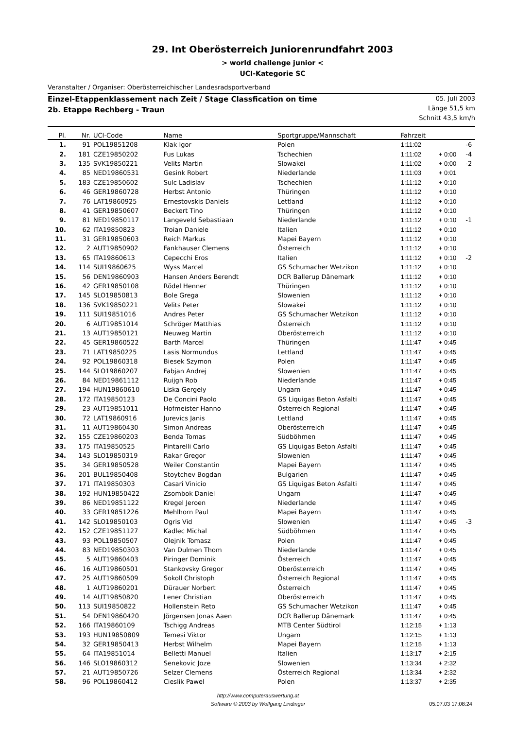29. Int Oberösterreich Juniorenrundfahrt 2003
> world challenge junior <
UCI-Kategorie SC
Veranstalter / Organiser: Oberösterreichischer Landesradsportverband
Einzel-Etappenklassement nach Zeit / Stage Classfication on time
2b. Etappe Rechberg - Traun
05. Juli 2003
Länge 51,5 km
Schnitt 43,5 km/h
| Pl. | Nr. | UCI-Code | Name | Sportgruppe/Mannschaft | Fahrzeit | | |
| --- | --- | --- | --- | --- | --- | --- | --- |
| 1. | 91 | POL19851208 | Klak Igor | Polen | 1:11:02 | | -6 |
| 2. | 181 | CZE19850202 | Fus Lukas | Tschechien | 1:11:02 | + 0:00 | -4 |
| 3. | 135 | SVK19850221 | Velits Martin | Slowakei | 1:11:02 | + 0:00 | -2 |
| 4. | 85 | NED19860531 | Gesink Robert | Niederlande | 1:11:03 | + 0:01 | |
| 5. | 183 | CZE19850602 | Sulc Ladislav | Tschechien | 1:11:12 | + 0:10 | |
| 6. | 46 | GER19860728 | Herbst Antonio | Thüringen | 1:11:12 | + 0:10 | |
| 7. | 76 | LAT19860925 | Ernestovskis Daniels | Lettland | 1:11:12 | + 0:10 | |
| 8. | 41 | GER19850607 | Beckert Tino | Thüringen | 1:11:12 | + 0:10 | |
| 9. | 81 | NED19850117 | Langeveld Sebastiaan | Niederlande | 1:11:12 | + 0:10 | -1 |
| 10. | 62 | ITA19850823 | Troian Daniele | Italien | 1:11:12 | + 0:10 | |
| 11. | 31 | GER19850603 | Reich Markus | Mapei Bayern | 1:11:12 | + 0:10 | |
| 12. | 2 | AUT19850902 | Fankhauser Clemens | Österreich | 1:11:12 | + 0:10 | |
| 13. | 65 | ITA19860613 | Cepecchi Eros | Italien | 1:11:12 | + 0:10 | -2 |
| 14. | 114 | SUI19860625 | Wyss Marcel | GS Schumacher Wetzikon | 1:11:12 | + 0:10 | |
| 15. | 56 | DEN19860903 | Hansen Anders Berendt | DCR Ballerup Dänemark | 1:11:12 | + 0:10 | |
| 16. | 42 | GER19850108 | Rödel Henner | Thüringen | 1:11:12 | + 0:10 | |
| 17. | 145 | SLO19850813 | Bole Grega | Slowenien | 1:11:12 | + 0:10 | |
| 18. | 136 | SVK19850221 | Velits Peter | Slowakei | 1:11:12 | + 0:10 | |
| 19. | 111 | SUI19851016 | Andres Peter | GS Schumacher Wetzikon | 1:11:12 | + 0:10 | |
| 20. | 6 | AUT19851014 | Schröger Matthias | Österreich | 1:11:12 | + 0:10 | |
| 21. | 13 | AUT19850121 | Neuweg Martin | Oberösterreich | 1:11:12 | + 0:10 | |
| 22. | 45 | GER19860522 | Barth Marcel | Thüringen | 1:11:47 | + 0:45 | |
| 23. | 71 | LAT19850225 | Lasis Normundus | Lettland | 1:11:47 | + 0:45 | |
| 24. | 92 | POL19860318 | Biesek Szymon | Polen | 1:11:47 | + 0:45 | |
| 25. | 144 | SLO19860207 | Fabjan Andrej | Slowenien | 1:11:47 | + 0:45 | |
| 26. | 84 | NED19861112 | Ruijgh Rob | Niederlande | 1:11:47 | + 0:45 | |
| 27. | 194 | HUN19860610 | Liska Gergely | Ungarn | 1:11:47 | + 0:45 | |
| 28. | 172 | ITA19850123 | De Concini Paolo | GS Liquigas Beton Asfalti | 1:11:47 | + 0:45 | |
| 29. | 23 | AUT19851011 | Hofmeister Hanno | Österreich Regional | 1:11:47 | + 0:45 | |
| 30. | 72 | LAT19860916 | Jurevics Janis | Lettland | 1:11:47 | + 0:45 | |
| 31. | 11 | AUT19860430 | Simon Andreas | Oberösterreich | 1:11:47 | + 0:45 | |
| 32. | 155 | CZE19860203 | Benda Tomas | Südböhmen | 1:11:47 | + 0:45 | |
| 33. | 175 | ITA19850525 | Pintarelli Carlo | GS Liquigas Beton Asfalti | 1:11:47 | + 0:45 | |
| 34. | 143 | SLO19850319 | Rakar Gregor | Slowenien | 1:11:47 | + 0:45 | |
| 35. | 34 | GER19850528 | Weiler Constantin | Mapei Bayern | 1:11:47 | + 0:45 | |
| 36. | 201 | BUL19850408 | Stoytchev Bogdan | Bulgarien | 1:11:47 | + 0:45 | |
| 37. | 171 | ITA19850303 | Casari Vinicio | GS Liquigas Beton Asfalti | 1:11:47 | + 0:45 | |
| 38. | 192 | HUN19850422 | Zsombok Daniel | Ungarn | 1:11:47 | + 0:45 | |
| 39. | 86 | NED19851122 | Kregel Jeroen | Niederlande | 1:11:47 | + 0:45 | |
| 40. | 33 | GER19851226 | Mehlhorn Paul | Mapei Bayern | 1:11:47 | + 0:45 | |
| 41. | 142 | SLO19850103 | Ogris Vid | Slowenien | 1:11:47 | + 0:45 | -3 |
| 42. | 152 | CZE19851127 | Kadlec Michal | Südböhmen | 1:11:47 | + 0:45 | |
| 43. | 93 | POL19850507 | Olejnik Tomasz | Polen | 1:11:47 | + 0:45 | |
| 44. | 83 | NED19850303 | Van Dulmen Thom | Niederlande | 1:11:47 | + 0:45 | |
| 45. | 5 | AUT19860403 | Piringer Dominik | Österreich | 1:11:47 | + 0:45 | |
| 46. | 16 | AUT19860501 | Stankovsky Gregor | Oberösterreich | 1:11:47 | + 0:45 | |
| 47. | 25 | AUT19860509 | Sokoll Christoph | Österreich Regional | 1:11:47 | + 0:45 | |
| 48. | 1 | AUT19860201 | Dürauer Norbert | Österreich | 1:11:47 | + 0:45 | |
| 49. | 14 | AUT19850820 | Lener Christian | Oberösterreich | 1:11:47 | + 0:45 | |
| 50. | 113 | SUI19850822 | Hollenstein Reto | GS Schumacher Wetzikon | 1:11:47 | + 0:45 | |
| 51. | 54 | DEN19860420 | Jörgensen Jonas Aaen | DCR Ballerup Dänemark | 1:11:47 | + 0:45 | |
| 52. | 166 | ITA19860109 | Tschigg Andreas | MTB Center Südtirol | 1:12:15 | + 1:13 | |
| 53. | 193 | HUN19850809 | Temesi Viktor | Ungarn | 1:12:15 | + 1:13 | |
| 54. | 32 | GER19850413 | Herbst Wilhelm | Mapei Bayern | 1:12:15 | + 1:13 | |
| 55. | 64 | ITA19851014 | Belletti Manuel | Italien | 1:13:17 | + 2:15 | |
| 56. | 146 | SLO19860312 | Senekovic Joze | Slowenien | 1:13:34 | + 2:32 | |
| 57. | 21 | AUT19850726 | Selzer Clemens | Österreich Regional | 1:13:34 | + 2:32 | |
| 58. | 96 | POL19860412 | Cieslik Pawel | Polen | 1:13:37 | + 2:35 | |
http://www.computerauswertung.at
Software © 2003 by Wolfgang Lindinger
05.07.03 17:08:24